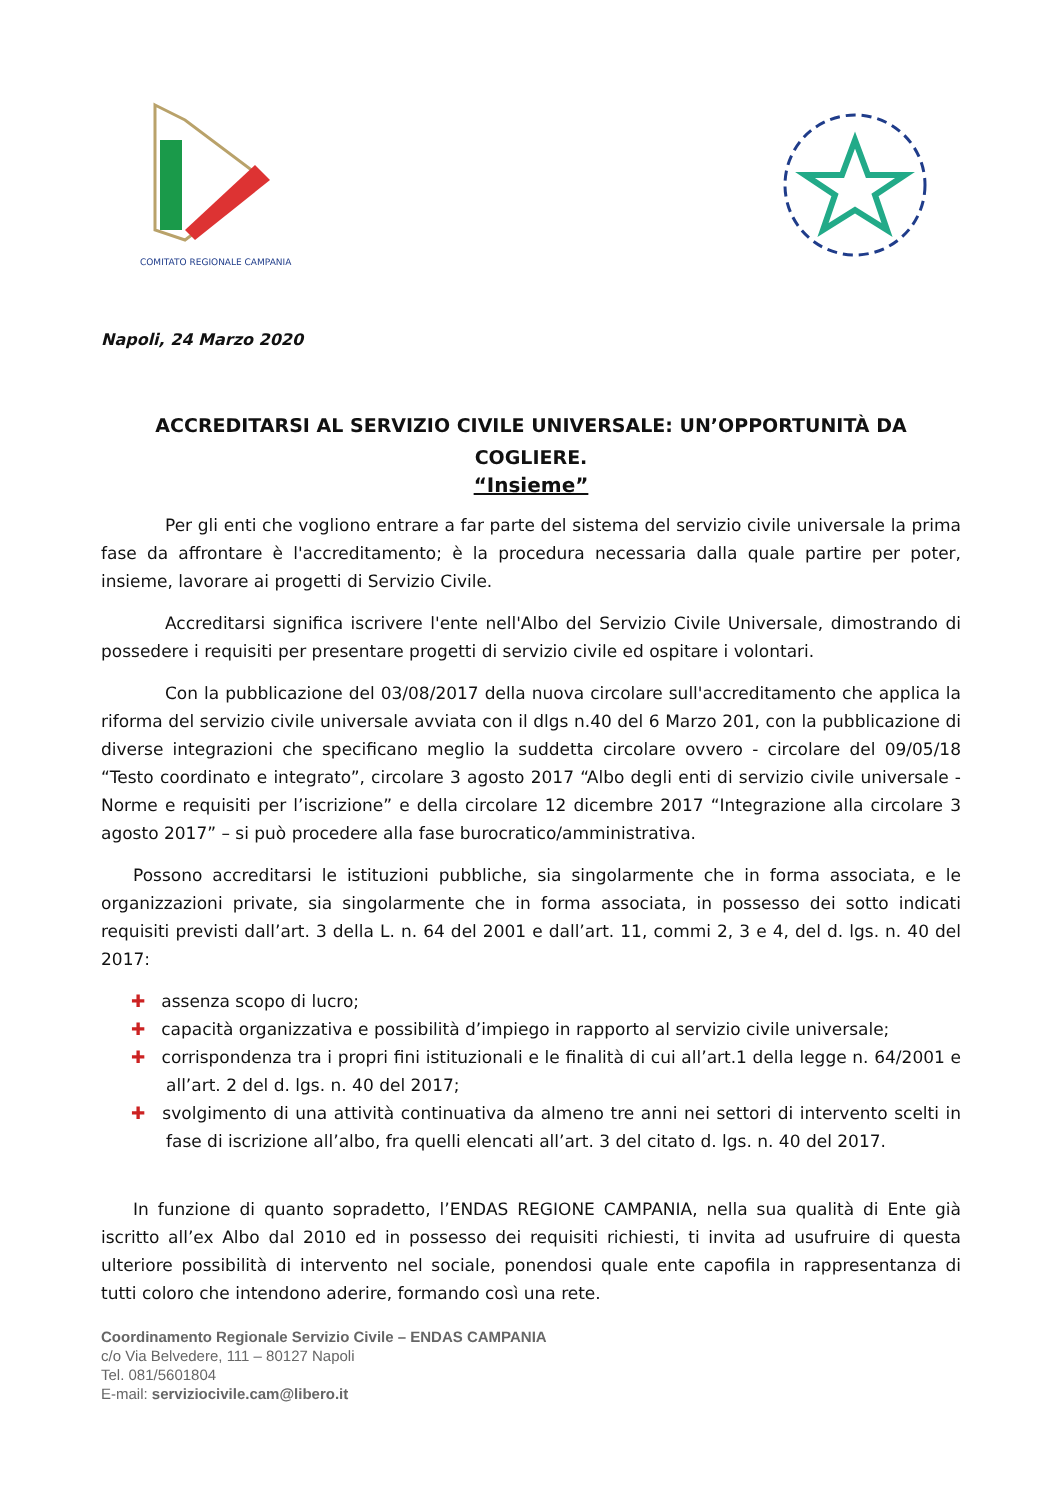COMITATO REGIONALE CAMPANIA
Napoli, 24 Marzo 2020
ACCREDITARSI AL SERVIZIO CIVILE UNIVERSALE: UN’OPPORTUNITÀ DA COGLIERE.
“Insieme”
Per gli enti che vogliono entrare a far parte del sistema del servizio civile universale la prima fase da affrontare è l'accreditamento; è la procedura necessaria dalla quale partire per poter, insieme, lavorare ai progetti di Servizio Civile.
Accreditarsi significa iscrivere l'ente nell'Albo del Servizio Civile Universale, dimostrando di possedere i requisiti per presentare progetti di servizio civile ed ospitare i volontari.
Con la pubblicazione del 03/08/2017 della nuova circolare sull'accreditamento che applica la riforma del servizio civile universale avviata con il dlgs n.40 del 6 Marzo 201, con la pubblicazione di diverse integrazioni che specificano meglio la suddetta circolare ovvero - circolare del 09/05/18 “Testo coordinato e integrato”, circolare 3 agosto 2017 “Albo degli enti di servizio civile universale - Norme e requisiti per l’iscrizione” e della circolare 12 dicembre 2017 “Integrazione alla circolare 3 agosto 2017” – si può procedere alla fase burocratico/amministrativa.
Possono accreditarsi le istituzioni pubbliche, sia singolarmente che in forma associata, e le organizzazioni private, sia singolarmente che in forma associata, in possesso dei sotto indicati requisiti previsti dall’art. 3 della L. n. 64 del 2001 e dall’art. 11, commi 2, 3 e 4, del d. lgs. n. 40 del 2017:
✚ assenza scopo di lucro;
✚ capacità organizzativa e possibilità d’impiego in rapporto al servizio civile universale;
✚ corrispondenza tra i propri fini istituzionali e le finalità di cui all’art.1 della legge n. 64/2001 e all’art. 2 del d. lgs. n. 40 del 2017;
✚ svolgimento di una attività continuativa da almeno tre anni nei settori di intervento scelti in fase di iscrizione all’albo, fra quelli elencati all’art. 3 del citato d. lgs. n. 40 del 2017.
In funzione di quanto sopradetto, l’ENDAS REGIONE CAMPANIA, nella sua qualità di Ente già iscritto all’ex Albo dal 2010 ed in possesso dei requisiti richiesti, ti invita ad usufruire di questa ulteriore possibilità di intervento nel sociale, ponendosi quale ente capofila in rappresentanza di tutti coloro che intendono aderire, formando così una rete.
Coordinamento Regionale Servizio Civile – ENDAS CAMPANIA
c/o Via Belvedere, 111 – 80127 Napoli
Tel. 081/5601804
E-mail: serviziocivile.cam@libero.it